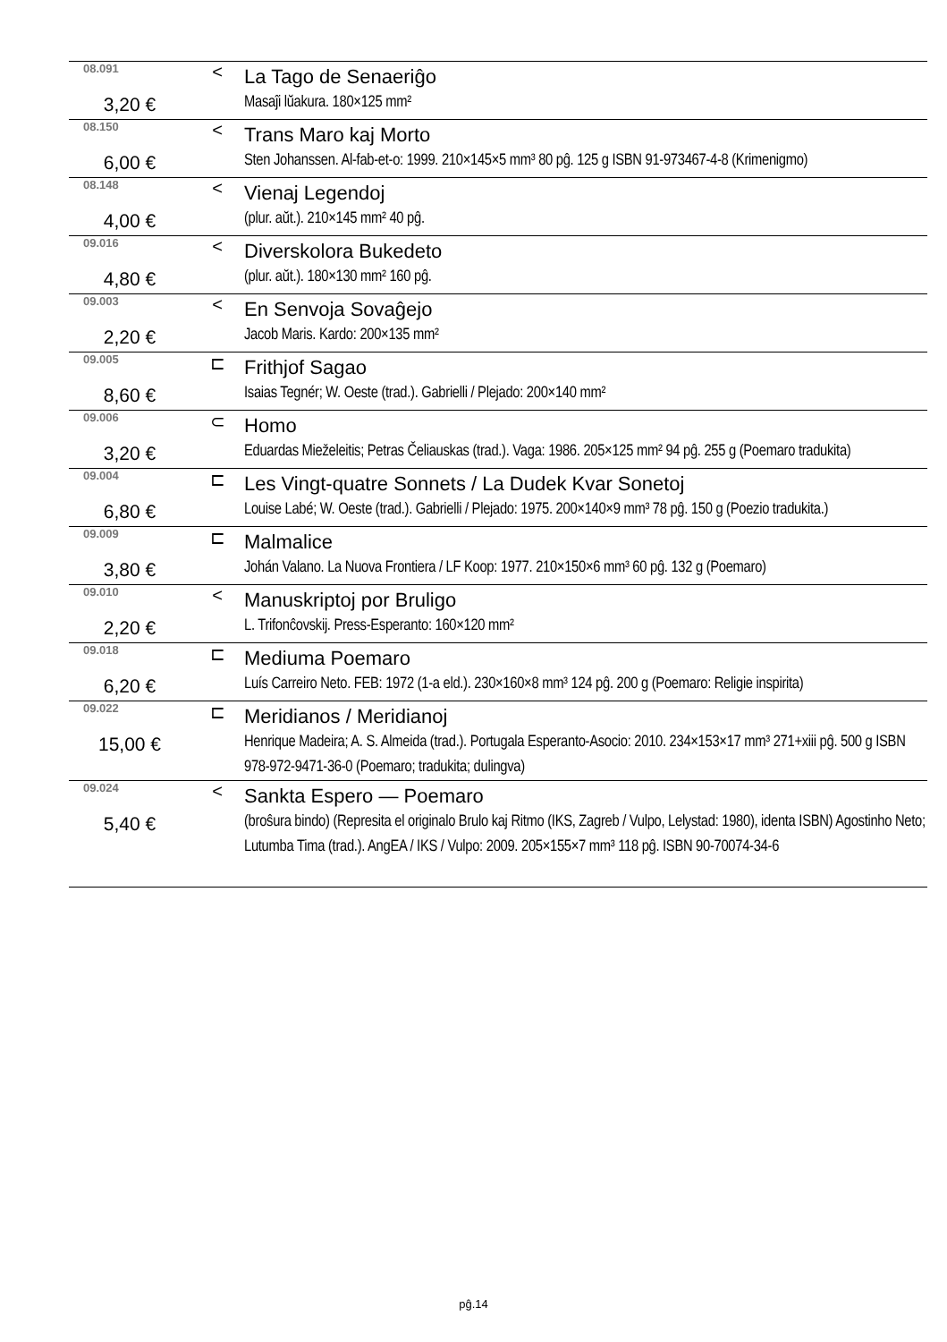| 08.091 | < | La Tago de Senaeriĝo |
| 3,20 € | | Masaĵi lŭakura. 180×125 mm² |
| 08.150 | < | Trans Maro kaj Morto |
| 6,00 € | | Sten Johanssen. Al-fab-et-o: 1999. 210×145×5 mm³ 80 pĝ. 125 g ISBN 91-973467-4-8 (Krimenigmo) |
| 08.148 | < | Vienaj Legendoj |
| 4,00 € | | (plur. aŭt.). 210×145 mm² 40 pĝ. |
| 09.016 | < | Diverskolora Bukedeto |
| 4,80 € | | (plur. aŭt.). 180×130 mm² 160 pĝ. |
| 09.003 | < | En Senvoja Sovaĝejo |
| 2,20 € | | Jacob Maris. Kardo: 200×135 mm² |
| 09.005 | ⊏ | Frithjof Sagao |
| 8,60 € | | Isaias Tegnér; W. Oeste (trad.). Gabrielli / Plejado: 200×140 mm² |
| 09.006 | ⊂ | Homo |
| 3,20 € | | Eduardas Mieželeitis; Petras Čeliauskas (trad.). Vaga: 1986. 205×125 mm² 94 pĝ. 255 g (Poemaro tradukita) |
| 09.004 | ⊏ | Les Vingt-quatre Sonnets / La Dudek Kvar Sonetoj |
| 6,80 € | | Louise Labé; W. Oeste (trad.). Gabrielli / Plejado: 1975. 200×140×9 mm³ 78 pĝ. 150 g (Poezio tradukita.) |
| 09.009 | ⊏ | Malmalice |
| 3,80 € | | Johán Valano. La Nuova Frontiera / LF Koop: 1977. 210×150×6 mm³ 60 pĝ. 132 g (Poemaro) |
| 09.010 | < | Manuskriptoj por Bruligo |
| 2,20 € | | L. Trifonĉovskij. Press-Esperanto: 160×120 mm² |
| 09.018 | ⊏ | Mediuma Poemaro |
| 6,20 € | | Luís Carreiro Neto. FEB: 1972 (1-a eld.). 230×160×8 mm³ 124 pĝ. 200 g (Poemaro: Religie inspirita) |
| 09.022 | ⊏ | Meridianos / Meridianoj |
| 15,00 € | | Henrique Madeira; A. S. Almeida (trad.). Portugala Esperanto-Asocio: 2010. 234×153×17 mm³ 271+xiii pĝ. 500 g ISBN 978-972-9471-36-0 (Poemaro; tradukita; dulingva) |
| 09.024 | < | Sankta Espero — Poemaro |
| 5,40 € | | (broŝura bindo) (Represita el originalo Brulo kaj Ritmo (IKS, Zagreb / Vulpo, Lelystad: 1980), identa ISBN) Agostinho Neto; Lutumba Tima (trad.). AngEA / IKS / Vulpo: 2009. 205×155×7 mm³ 118 pĝ. ISBN 90-70074-34-6 |
pĝ.14